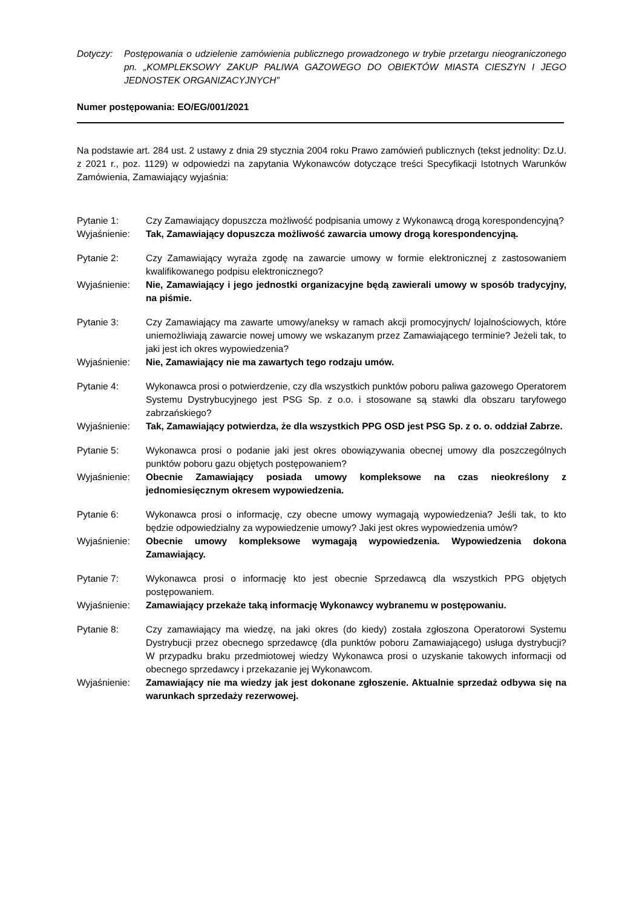Dotyczy: Postępowania o udzielenie zamówienia publicznego prowadzonego w trybie przetargu nieograniczonego pn. „KOMPLEKSOWY ZAKUP PALIWA GAZOWEGO DO OBIEKTÓW MIASTA CIESZYN I JEGO JEDNOSTEK ORGANIZACYJNYCH”
Numer postępowania: EO/EG/001/2021
Na podstawie art. 284 ust. 2 ustawy z dnia 29 stycznia 2004 roku Prawo zamówień publicznych (tekst jednolity: Dz.U. z 2021 r., poz. 1129) w odpowiedzi na zapytania Wykonawców dotyczące treści Specyfikacji Istotnych Warunków Zamówienia, Zamawiający wyjaśnia:
Pytanie 1: Czy Zamawiający dopuszcza możliwość podpisania umowy z Wykonawcą drogą korespondencyjną?
Wyjaśnienie: Tak, Zamawiający dopuszcza możliwość zawarcia umowy drogą korespondencyjną.
Pytanie 2: Czy Zamawiający wyraża zgodę na zawarcie umowy w formie elektronicznej z zastosowaniem kwalifikowanego podpisu elektronicznego?
Wyjaśnienie: Nie, Zamawiający i jego jednostki organizacyjne będą zawierali umowy w sposób tradycyjny, na piśmie.
Pytanie 3: Czy Zamawiający ma zawarte umowy/aneksy w ramach akcji promocyjnych/ lojalnościowych, które uniemożliwiają zawarcie nowej umowy we wskazanym przez Zamawiającego terminie? Jeżeli tak, to jaki jest ich okres wypowiedzenia?
Wyjaśnienie: Nie, Zamawiający nie ma zawartych tego rodzaju umów.
Pytanie 4: Wykonawca prosi o potwierdzenie, czy dla wszystkich punktów poboru paliwa gazowego Operatorem Systemu Dystrybucyjnego jest PSG Sp. z o.o. i stosowane są stawki dla obszaru taryfowego zabrzańskiego?
Wyjaśnienie: Tak, Zamawiający potwierdza, że dla wszystkich PPG OSD jest PSG Sp. z o. o. oddział Zabrze.
Pytanie 5: Wykonawca prosi o podanie jaki jest okres obowiązywania obecnej umowy dla poszczególnych punktów poboru gazu objętych postępowaniem?
Wyjaśnienie: Obecnie Zamawiający posiada umowy kompleksowe na czas nieokreślony z jednomiesięcznym okresem wypowiedzenia.
Pytanie 6: Wykonawca prosi o informację, czy obecne umowy wymagają wypowiedzenia? Jeśli tak, to kto będzie odpowiedzialny za wypowiedzenie umowy? Jaki jest okres wypowiedzenia umów?
Wyjaśnienie: Obecnie umowy kompleksowe wymagają wypowiedzenia. Wypowiedzenia dokona Zamawiający.
Pytanie 7: Wykonawca prosi o informację kto jest obecnie Sprzedawcą dla wszystkich PPG objętych postępowaniem.
Wyjaśnienie: Zamawiający przekaże taką informację Wykonawcy wybranemu w postępowaniu.
Pytanie 8: Czy zamawiający ma wiedzę, na jaki okres (do kiedy) została zgłoszona Operatorowi Systemu Dystrybucji przez obecnego sprzedawcę (dla punktów poboru Zamawiającego) usługa dystrybucji? W przypadku braku przedmiotowej wiedzy Wykonawca prosi o uzyskanie takowych informacji od obecnego sprzedawcy i przekazanie jej Wykonawcom.
Wyjaśnienie: Zamawiający nie ma wiedzy jak jest dokonane zgłoszenie. Aktualnie sprzedaż odbywa się na warunkach sprzedaży rezerwowej.